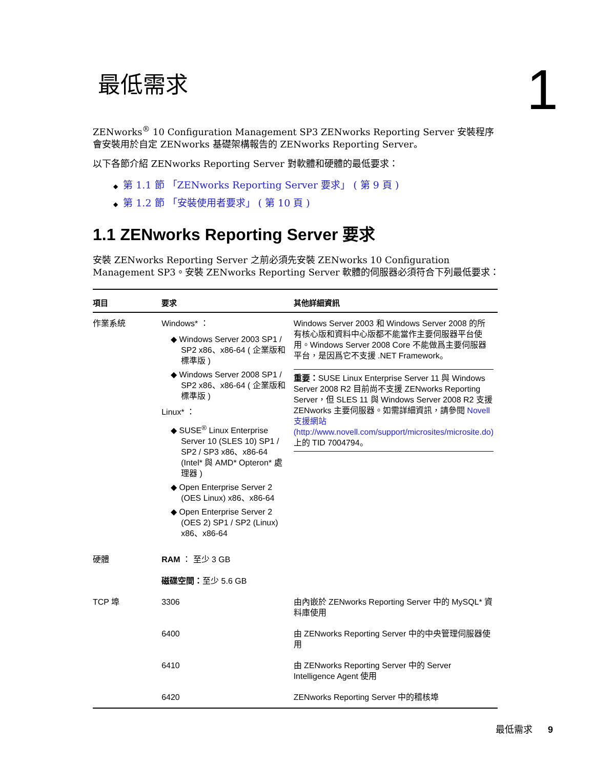最低需求
1
ZENworks<sup>®</sup> 10 Configuration Management SP3 ZENworks Reporting Server 安裝程序會安裝用於自定 ZENworks 基礎架構報告的 ZENworks Reporting Server。
以下各節介紹 ZENworks Reporting Server 對軟體和硬體的最低要求：
◆ 第 1.1 節 「ZENworks Reporting Server 要求」 ( 第 9 頁 )
◆ 第 1.2 節 「安裝使用者要求」 ( 第 10 頁 )
1.1 ZENworks Reporting Server 要求
安裝 ZENworks Reporting Server 之前必須先安裝 ZENworks 10 Configuration Management SP3。安裝 ZENworks Reporting Server 軟體的伺服器必須符合下列最低要求：
| 項目 | 要求 | 其他詳細資訊 |
| --- | --- | --- |
| 作業系統 | Windows* ： ◆ Windows Server 2003 SP1 / SP2 x86、x86-64 ( 企業版和標準版 ) ◆ Windows Server 2008 SP1 / SP2 x86、x86-64 ( 企業版和標準版 ) Linux* ： ◆ SUSE<sup>®</sup> Linux Enterprise Server 10 (SLES 10) SP1 / SP2 / SP3 x86、x86-64 (Intel* 與 AMD* Opteron* 處理器 ) ◆ Open Enterprise Server 2 (OES Linux) x86、x86-64 ◆ Open Enterprise Server 2 (OES 2) SP1 / SP2 (Linux) x86、x86-64 | Windows Server 2003 和 Windows Server 2008 的所有核心版和資料中心版都不能當作主要伺服器平台使用。Windows Server 2008 Core 不能做爲主要伺服器平台，是因爲它不支援 .NET Framework。 重要： SUSE Linux Enterprise Server 11 與 Windows Server 2008 R2 目前尚不支援 ZENworks Reporting Server，但 SLES 11 與 Windows Server 2008 R2 支援 ZENworks 主要伺服器。如需詳細資訊，請參閱 Novell 支援網站 (http://www.novell.com/support/microsites/microsite.do) 上的 TID 7004794。 |
| 硬體 | RAM ： 至少 3 GB 磁碟空間： 至少 5.6 GB | |
| TCP 埠 | 3306 | 由內嵌於 ZENworks Reporting Server 中的 MySQL* 資料庫使用 |
| | 6400 | 由 ZENworks Reporting Server 中的中央管理伺服器使用 |
| | 6410 | 由 ZENworks Reporting Server 中的 Server Intelligence Agent 使用 |
| | 6420 | ZENworks Reporting Server 中的稽核埠 |
最低需求 9